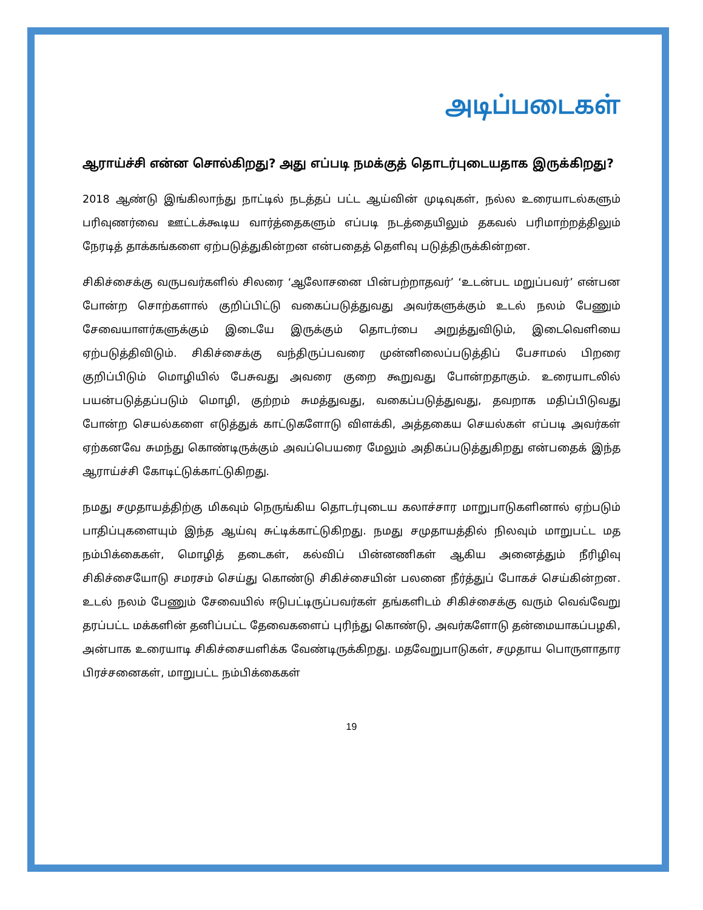அடிப்படைகள்
ஆராய்ச்சி என்ன சொல்கிறது? அது எப்படி நமக்குத் தொடர்புடையதாக இருக்கிறது?
2018 ஆண்டு இங்கிலாந்து நாட்டில் நடத்தப் பட்ட ஆய்வின் முடிவுகள், நல்ல உரையாடல்களும் பரிவுணர்வை ஊட்டக்கூடிய வார்த்தைகளும் எப்படி நடத்தையிலும் தகவல் பரிமாற்றத்திலும் நேரடித் தாக்கங்களை ஏற்படுத்துகின்றன என்பதைத் தெளிவு படுத்திருக்கின்றன.
சிகிச்சைக்கு வருபவர்களில் சிலரை ‘ஆலோசனை பின்பற்றாதவர்’ ‘உடன்பட மறுப்பவர்’ என்பன போன்ற சொற்களால் குறிப்பிட்டு வகைப்படுத்துவது அவர்களுக்கும் உடல் நலம் பேணும் சேவையாளர்களுக்கும் இடையே இருக்கும் தொடர்பை அறுத்துவிடும், இடைவெளியை ஏற்படுத்திவிடும். சிகிச்சைக்கு வந்திருப்பவரை முன்னிலைப்படுத்திப் பேசாமல் பிறரை குறிப்பிடும் மொழியில் பேசுவது அவரை குறை கூறுவது போன்றதாகும். உரையாடலில் பயன்படுத்தப்படும் மொழி, குற்றம் சுமத்துவது, வகைப்படுத்துவது, தவறாக மதிப்பிடுவது போன்ற செயல்களை எடுத்துக் காட்டுகளோடு விளக்கி, அத்தகைய செயல்கள் எப்படி அவர்கள் ஏற்கனவே சுமந்து கொண்டிருக்கும் அவப்பெயரை மேலும் அதிகப்படுத்துகிறது என்பதைக் இந்த ஆராய்ச்சி கோடிட்டுக்காட்டுகிறது.
நமது சமுதாயத்திற்கு மிகவும் நெருங்கிய தொடர்புடைய கலாச்சார மாறுபாடுகளினால் ஏற்படும் பாதிப்புகளையும் இந்த ஆய்வு சுட்டிக்காட்டுகிறது. நமது சமுதாயத்தில் நிலவும் மாறுபட்ட மத நம்பிக்கைகள், மொழித் தடைகள், கல்விப் பின்னணிகள் ஆகிய அனைத்தும் நீரிழிவு சிகிச்சையோடு சமரசம் செய்து கொண்டு சிகிச்சையின் பலனை நீர்த்துப் போகச் செய்கின்றன. உடல் நலம் பேணும் சேவையில் ஈடுபட்டிருப்பவர்கள் தங்களிடம் சிகிச்சைக்கு வரும் வெவ்வேறு தரப்பட்ட மக்களின் தனிப்பட்ட தேவைகளைப் புரிந்து கொண்டு, அவர்களோடு தன்மையாகப்பழகி, அன்பாக உரையாடி சிகிச்சையளிக்க வேண்டிருக்கிறது. மதவேறுபாடுகள், சமுதாய பொருளாதார பிரச்சனைகள், மாறுபட்ட நம்பிக்கைகள்
19